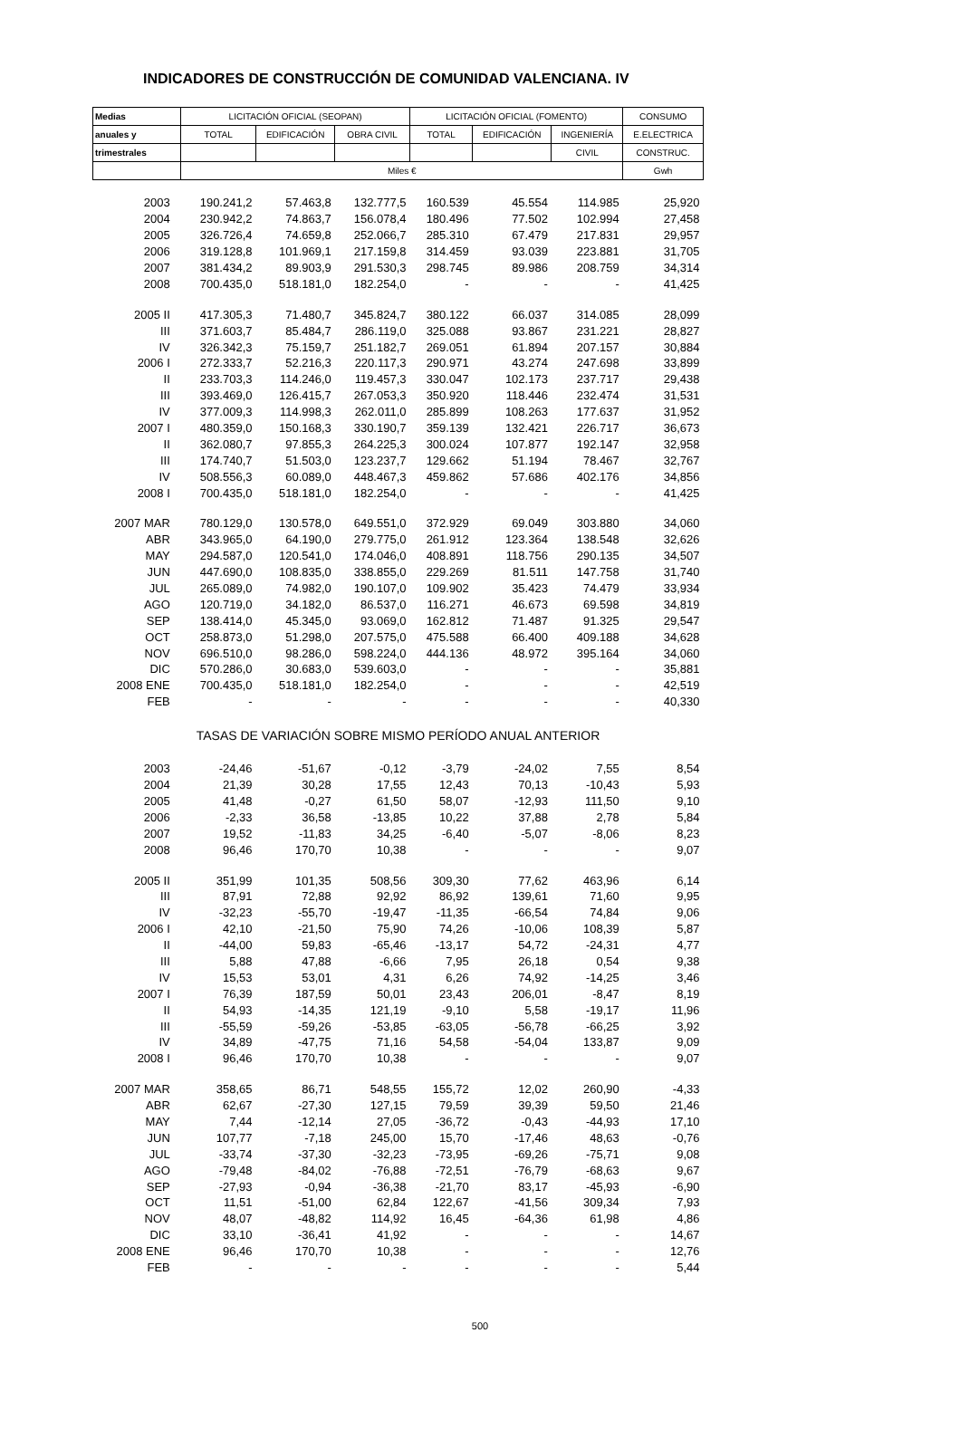INDICADORES DE CONSTRUCCIÓN DE COMUNIDAD VALENCIANA. IV
| Medias | LICITACIÓN OFICIAL (SEOPAN) | | | LICITACIÓN OFICIAL (FOMENTO) | | | CONSUMO |
| --- | --- | --- | --- | --- | --- | --- | --- |
| anuales y | TOTAL | EDIFICACIÓN | OBRA CIVIL | TOTAL | EDIFICACIÓN | INGENIERÍA | E.ELECTRICA |
| trimestrales | | | | | | CIVIL | CONSTRUC. |
| | Miles € | | | | | | Gwh |
| 2003 | 190.241,2 | 57.463,8 | 132.777,5 | 160.539 | 45.554 | 114.985 | 25,920 |
| 2004 | 230.942,2 | 74.863,7 | 156.078,4 | 180.496 | 77.502 | 102.994 | 27,458 |
| 2005 | 326.726,4 | 74.659,8 | 252.066,7 | 285.310 | 67.479 | 217.831 | 29,957 |
| 2006 | 319.128,8 | 101.969,1 | 217.159,8 | 314.459 | 93.039 | 223.881 | 31,705 |
| 2007 | 381.434,2 | 89.903,9 | 291.530,3 | 298.745 | 89.986 | 208.759 | 34,314 |
| 2008 | 700.435,0 | 518.181,0 | 182.254,0 | - | - | - | 41,425 |
| 2005 II | 417.305,3 | 71.480,7 | 345.824,7 | 380.122 | 66.037 | 314.085 | 28,099 |
| III | 371.603,7 | 85.484,7 | 286.119,0 | 325.088 | 93.867 | 231.221 | 28,827 |
| IV | 326.342,3 | 75.159,7 | 251.182,7 | 269.051 | 61.894 | 207.157 | 30,884 |
| 2006 I | 272.333,7 | 52.216,3 | 220.117,3 | 290.971 | 43.274 | 247.698 | 33,899 |
| II | 233.703,3 | 114.246,0 | 119.457,3 | 330.047 | 102.173 | 237.717 | 29,438 |
| III | 393.469,0 | 126.415,7 | 267.053,3 | 350.920 | 118.446 | 232.474 | 31,531 |
| IV | 377.009,3 | 114.998,3 | 262.011,0 | 285.899 | 108.263 | 177.637 | 31,952 |
| 2007 I | 480.359,0 | 150.168,3 | 330.190,7 | 359.139 | 132.421 | 226.717 | 36,673 |
| II | 362.080,7 | 97.855,3 | 264.225,3 | 300.024 | 107.877 | 192.147 | 32,958 |
| III | 174.740,7 | 51.503,0 | 123.237,7 | 129.662 | 51.194 | 78.467 | 32,767 |
| IV | 508.556,3 | 60.089,0 | 448.467,3 | 459.862 | 57.686 | 402.176 | 34,856 |
| 2008 I | 700.435,0 | 518.181,0 | 182.254,0 | - | - | - | 41,425 |
| 2007 MAR | 780.129,0 | 130.578,0 | 649.551,0 | 372.929 | 69.049 | 303.880 | 34,060 |
| ABR | 343.965,0 | 64.190,0 | 279.775,0 | 261.912 | 123.364 | 138.548 | 32,626 |
| MAY | 294.587,0 | 120.541,0 | 174.046,0 | 408.891 | 118.756 | 290.135 | 34,507 |
| JUN | 447.690,0 | 108.835,0 | 338.855,0 | 229.269 | 81.511 | 147.758 | 31,740 |
| JUL | 265.089,0 | 74.982,0 | 190.107,0 | 109.902 | 35.423 | 74.479 | 33,934 |
| AGO | 120.719,0 | 34.182,0 | 86.537,0 | 116.271 | 46.673 | 69.598 | 34,819 |
| SEP | 138.414,0 | 45.345,0 | 93.069,0 | 162.812 | 71.487 | 91.325 | 29,547 |
| OCT | 258.873,0 | 51.298,0 | 207.575,0 | 475.588 | 66.400 | 409.188 | 34,628 |
| NOV | 696.510,0 | 98.286,0 | 598.224,0 | 444.136 | 48.972 | 395.164 | 34,060 |
| DIC | 570.286,0 | 30.683,0 | 539.603,0 | - | - | - | 35,881 |
| 2008 ENE | 700.435,0 | 518.181,0 | 182.254,0 | - | - | - | 42,519 |
| FEB | - | - | - | - | - | - | 40,330 |
| TASAS DE VARIACIÓN SOBRE MISMO PERÍODO ANUAL ANTERIOR | | | | | | | |
| 2003 | -24,46 | -51,67 | -0,12 | -3,79 | -24,02 | 7,55 | 8,54 |
| 2004 | 21,39 | 30,28 | 17,55 | 12,43 | 70,13 | -10,43 | 5,93 |
| 2005 | 41,48 | -0,27 | 61,50 | 58,07 | -12,93 | 111,50 | 9,10 |
| 2006 | -2,33 | 36,58 | -13,85 | 10,22 | 37,88 | 2,78 | 5,84 |
| 2007 | 19,52 | -11,83 | 34,25 | -6,40 | -5,07 | -8,06 | 8,23 |
| 2008 | 96,46 | 170,70 | 10,38 | - | - | - | 9,07 |
| 2005 II | 351,99 | 101,35 | 508,56 | 309,30 | 77,62 | 463,96 | 6,14 |
| III | 87,91 | 72,88 | 92,92 | 86,92 | 139,61 | 71,60 | 9,95 |
| IV | -32,23 | -55,70 | -19,47 | -11,35 | -66,54 | 74,84 | 9,06 |
| 2006 I | 42,10 | -21,50 | 75,90 | 74,26 | -10,06 | 108,39 | 5,87 |
| II | -44,00 | 59,83 | -65,46 | -13,17 | 54,72 | -24,31 | 4,77 |
| III | 5,88 | 47,88 | -6,66 | 7,95 | 26,18 | 0,54 | 9,38 |
| IV | 15,53 | 53,01 | 4,31 | 6,26 | 74,92 | -14,25 | 3,46 |
| 2007 I | 76,39 | 187,59 | 50,01 | 23,43 | 206,01 | -8,47 | 8,19 |
| II | 54,93 | -14,35 | 121,19 | -9,10 | 5,58 | -19,17 | 11,96 |
| III | -55,59 | -59,26 | -53,85 | -63,05 | -56,78 | -66,25 | 3,92 |
| IV | 34,89 | -47,75 | 71,16 | 54,58 | -54,04 | 133,87 | 9,09 |
| 2008 I | 96,46 | 170,70 | 10,38 | - | - | - | 9,07 |
| 2007 MAR | 358,65 | 86,71 | 548,55 | 155,72 | 12,02 | 260,90 | -4,33 |
| ABR | 62,67 | -27,30 | 127,15 | 79,59 | 39,39 | 59,50 | 21,46 |
| MAY | 7,44 | -12,14 | 27,05 | -36,72 | -0,43 | -44,93 | 17,10 |
| JUN | 107,77 | -7,18 | 245,00 | 15,70 | -17,46 | 48,63 | -0,76 |
| JUL | -33,74 | -37,30 | -32,23 | -73,95 | -69,26 | -75,71 | 9,08 |
| AGO | -79,48 | -84,02 | -76,88 | -72,51 | -76,79 | -68,63 | 9,67 |
| SEP | -27,93 | -0,94 | -36,38 | -21,70 | 83,17 | -45,93 | -6,90 |
| OCT | 11,51 | -51,00 | 62,84 | 122,67 | -41,56 | 309,34 | 7,93 |
| NOV | 48,07 | -48,82 | 114,92 | 16,45 | -64,36 | 61,98 | 4,86 |
| DIC | 33,10 | -36,41 | 41,92 | - | - | - | 14,67 |
| 2008 ENE | 96,46 | 170,70 | 10,38 | - | - | - | 12,76 |
| FEB | - | - | - | - | - | - | 5,44 |
500